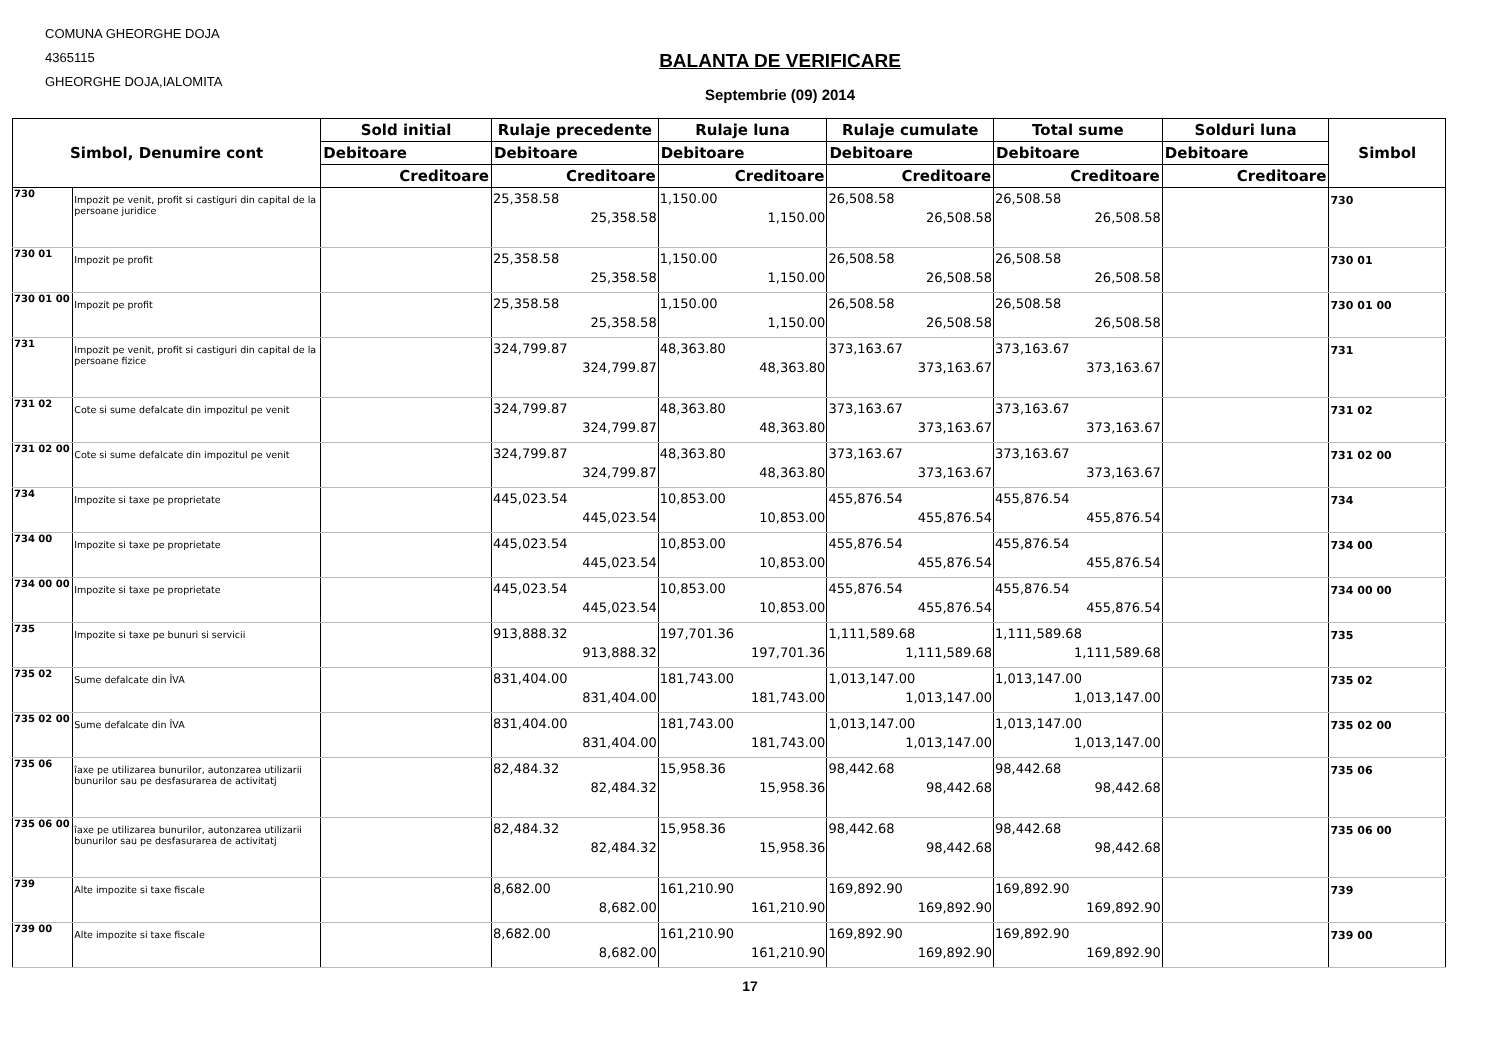COMUNA GHEORGHE DOJA
4365115
GHEORGHE DOJA,IALOMITA
BALANTA DE VERIFICARE
Septembrie (09) 2014
| Simbol, Denumire cont | | Sold initial | Rulaje precedente | Rulaje luna | Rulaje cumulate | Total sume | Solduri luna | Simbol |
| --- | --- | --- | --- | --- | --- | --- | --- | --- |
| | | Debitoare | Debitoare | Debitoare | Debitoare | Debitoare | Debitoare | |
| | | Creditoare | Creditoare | Creditoare | Creditoare | Creditoare | Creditoare | |
| 730 | Impozit pe venit, profit si castiguri din capital de la persoane juridice | | 25,358.58 25,358.58 | 1,150.00 1,150.00 | 26,508.58 26,508.58 | 26,508.58 26,508.58 | | 730 |
| 730 01 | Impozit pe profit | | 25,358.58 25,358.58 | 1,150.00 1,150.00 | 26,508.58 26,508.58 | 26,508.58 26,508.58 | | 730 01 |
| 730 01 00 | Impozit pe profit | | 25,358.58 25,358.58 | 1,150.00 1,150.00 | 26,508.58 26,508.58 | 26,508.58 26,508.58 | | 730 01 00 |
| 731 | Impozit pe venit, profit si castiguri din capital de la persoane fizice | | 324,799.87 324,799.87 | 48,363.80 48,363.80 | 373,163.67 373,163.67 | 373,163.67 373,163.67 | | 731 |
| 731 02 | Cote si sume defalcate din impozitul pe venit | | 324,799.87 324,799.87 | 48,363.80 48,363.80 | 373,163.67 373,163.67 | 373,163.67 373,163.67 | | 731 02 |
| 731 02 00 | Cote si sume defalcate din impozitul pe venit | | 324,799.87 324,799.87 | 48,363.80 48,363.80 | 373,163.67 373,163.67 | 373,163.67 373,163.67 | | 731 02 00 |
| 734 | Impozite si taxe pe proprietate | | 445,023.54 445,023.54 | 10,853.00 10,853.00 | 455,876.54 455,876.54 | 455,876.54 455,876.54 | | 734 |
| 734 00 | Impozite si taxe pe proprietate | | 445,023.54 445,023.54 | 10,853.00 10,853.00 | 455,876.54 455,876.54 | 455,876.54 455,876.54 | | 734 00 |
| 734 00 00 | Impozite si taxe pe proprietate | | 445,023.54 445,023.54 | 10,853.00 10,853.00 | 455,876.54 455,876.54 | 455,876.54 455,876.54 | | 734 00 00 |
| 735 | Impozite si taxe pe bunuri si servicii | | 913,888.32 913,888.32 | 197,701.36 197,701.36 | 1,111,589.68 1,111,589.68 | 1,111,589.68 1,111,589.68 | | 735 |
| 735 02 | Sume defalcate din ÎVA | | 831,404.00 831,404.00 | 181,743.00 181,743.00 | 1,013,147.00 1,013,147.00 | 1,013,147.00 1,013,147.00 | | 735 02 |
| 735 02 00 | Sume defalcate din ÎVA | | 831,404.00 831,404.00 | 181,743.00 181,743.00 | 1,013,147.00 1,013,147.00 | 1,013,147.00 1,013,147.00 | | 735 02 00 |
| 735 06 | îaxe pe utilizarea bunurilor, autonzarea utilizarii bunurilor sau pe desfasurarea de activitatj | | 82,484.32 82,484.32 | 15,958.36 15,958.36 | 98,442.68 98,442.68 | 98,442.68 98,442.68 | | 735 06 |
| 735 06 00 | îaxe pe utilizarea bunurilor, autonzarea utilizarii bunurilor sau pe desfasurarea de activitatj | | 82,484.32 82,484.32 | 15,958.36 15,958.36 | 98,442.68 98,442.68 | 98,442.68 98,442.68 | | 735 06 00 |
| 739 | Alte impozite si taxe fiscale | | 8,682.00 8,682.00 | 161,210.90 161,210.90 | 169,892.90 169,892.90 | 169,892.90 169,892.90 | | 739 |
| 739 00 | Alte impozite si taxe fiscale | | 8,682.00 8,682.00 | 161,210.90 161,210.90 | 169,892.90 169,892.90 | 169,892.90 169,892.90 | | 739 00 |
17